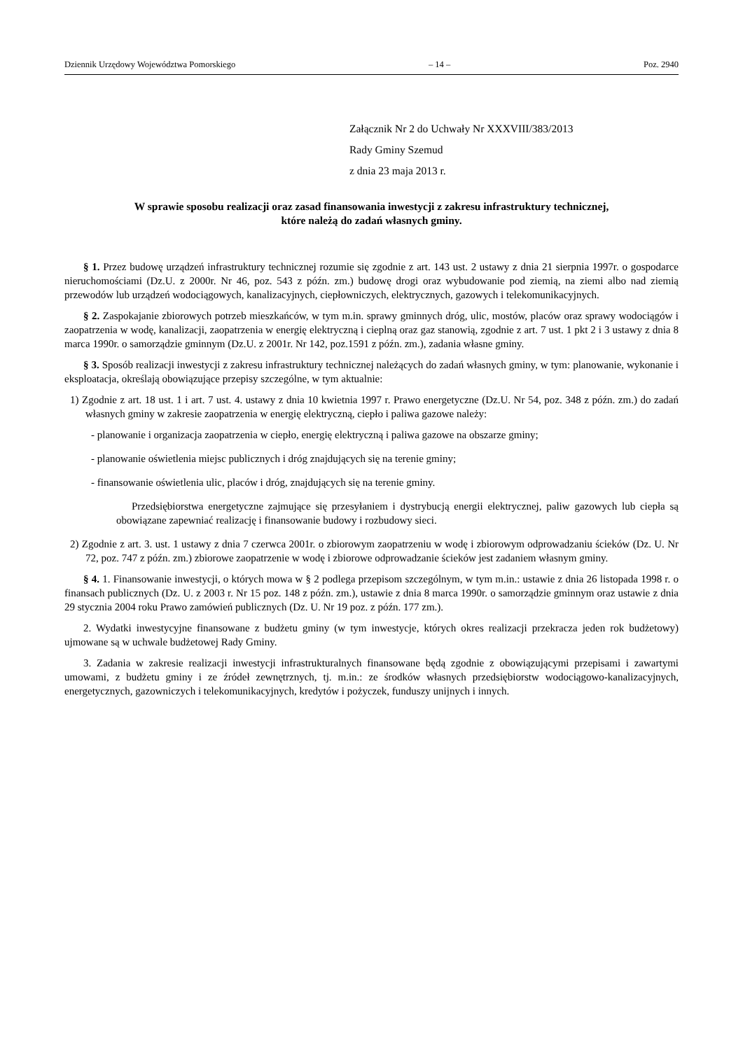Dziennik Urzędowy Województwa Pomorskiego – 14 – Poz. 2940
Załącznik Nr 2 do Uchwały Nr XXXVIII/383/2013
Rady Gminy Szemud
z dnia 23 maja 2013 r.
W sprawie sposobu realizacji oraz zasad finansowania inwestycji z zakresu infrastruktury technicznej,
które należą do zadań własnych gminy.
§ 1. Przez budowę urządzeń infrastruktury technicznej rozumie się zgodnie z art. 143 ust. 2 ustawy z dnia 21 sierpnia 1997r. o gospodarce nieruchomościami (Dz.U. z 2000r. Nr 46, poz. 543 z późn. zm.) budowę drogi oraz wybudowanie pod ziemią, na ziemi albo nad ziemią przewodów lub urządzeń wodociągowych, kanalizacyjnych, ciepłowniczych, elektrycznych, gazowych i telekomunikacyjnych.
§ 2. Zaspokajanie zbiorowych potrzeb mieszkańców, w tym m.in. sprawy gminnych dróg, ulic, mostów, placów oraz sprawy wodociągów i zaopatrzenia w wodę, kanalizacji, zaopatrzenia w energię elektryczną i cieplną oraz gaz stanowią, zgodnie z art. 7 ust. 1 pkt 2 i 3 ustawy z dnia 8 marca 1990r. o samorządzie gminnym (Dz.U. z 2001r. Nr 142, poz.1591 z późn. zm.), zadania własne gminy.
§ 3. Sposób realizacji inwestycji z zakresu infrastruktury technicznej należących do zadań własnych gminy, w tym: planowanie, wykonanie i eksploatacja, określają obowiązujące przepisy szczególne, w tym aktualnie:
1) Zgodnie z art. 18 ust. 1 i art. 7 ust. 4. ustawy z dnia 10 kwietnia 1997 r. Prawo energetyczne (Dz.U. Nr 54, poz. 348 z późn. zm.) do zadań własnych gminy w zakresie zaopatrzenia w energię elektryczną, ciepło i paliwa gazowe należy:
- planowanie i organizacja zaopatrzenia w ciepło, energię elektryczną i paliwa gazowe na obszarze gminy;
- planowanie oświetlenia miejsc publicznych i dróg znajdujących się na terenie gminy;
- finansowanie oświetlenia ulic, placów i dróg, znajdujących się na terenie gminy.
Przedsiębiorstwa energetyczne zajmujące się przesyłaniem i dystrybucją energii elektrycznej, paliw gazowych lub ciepła są obowiązane zapewniać realizację i finansowanie budowy i rozbudowy sieci.
2) Zgodnie z art. 3. ust. 1 ustawy z dnia 7 czerwca 2001r. o zbiorowym zaopatrzeniu w wodę i zbiorowym odprowadzaniu ścieków (Dz. U. Nr 72, poz. 747 z późn. zm.) zbiorowe zaopatrzenie w wodę i zbiorowe odprowadzanie ścieków jest zadaniem własnym gminy.
§ 4. 1. Finansowanie inwestycji, o których mowa w § 2 podlega przepisom szczególnym, w tym m.in.: ustawie z dnia 26 listopada 1998 r. o finansach publicznych (Dz. U. z 2003 r. Nr 15 poz. 148 z późn. zm.), ustawie z dnia 8 marca 1990r. o samorządzie gminnym oraz ustawie z dnia 29 stycznia 2004 roku Prawo zamówień publicznych (Dz. U. Nr 19 poz. z późn. 177 zm.).
2. Wydatki inwestycyjne finansowane z budżetu gminy (w tym inwestycje, których okres realizacji przekracza jeden rok budżetowy) ujmowane są w uchwale budżetowej Rady Gminy.
3. Zadania w zakresie realizacji inwestycji infrastrukturalnych finansowane będą zgodnie z obowiązującymi przepisami i zawartymi umowami, z budżetu gminy i ze źródeł zewnętrznych, tj. m.in.: ze środków własnych przedsiębiorstw wodociągowo-kanalizacyjnych, energetycznych, gazowniczych i telekomunikacyjnych, kredytów i pożyczek, funduszy unijnych i innych.